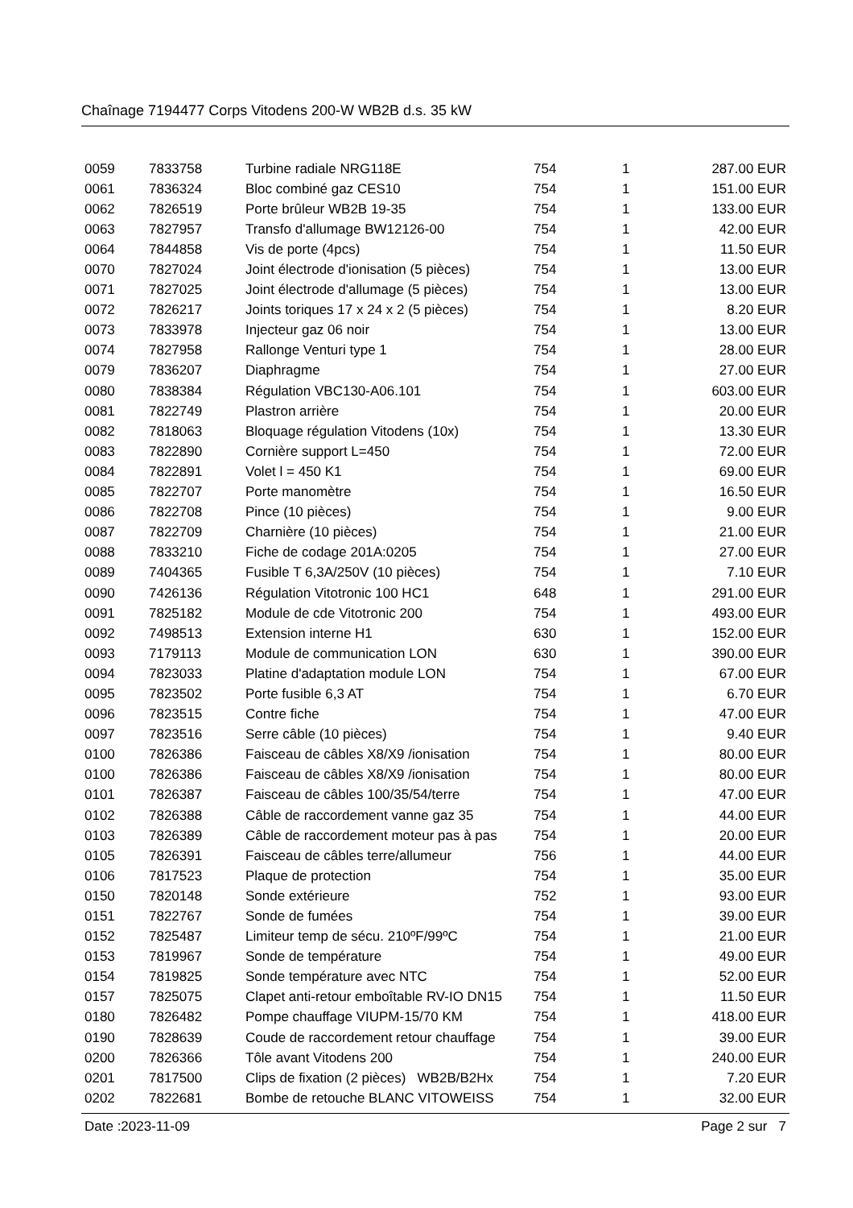Chaînage 7194477 Corps Vitodens 200-W WB2B d.s. 35 kW
| 0059 | 7833758 | Turbine radiale NRG118E | 754 | 1 | 287.00 EUR |
| 0061 | 7836324 | Bloc combiné gaz CES10 | 754 | 1 | 151.00 EUR |
| 0062 | 7826519 | Porte brûleur WB2B 19-35 | 754 | 1 | 133.00 EUR |
| 0063 | 7827957 | Transfo d'allumage BW12126-00 | 754 | 1 | 42.00 EUR |
| 0064 | 7844858 | Vis de porte (4pcs) | 754 | 1 | 11.50 EUR |
| 0070 | 7827024 | Joint électrode d'ionisation (5 pièces) | 754 | 1 | 13.00 EUR |
| 0071 | 7827025 | Joint électrode d'allumage (5 pièces) | 754 | 1 | 13.00 EUR |
| 0072 | 7826217 | Joints toriques 17 x 24 x 2 (5 pièces) | 754 | 1 | 8.20 EUR |
| 0073 | 7833978 | Injecteur gaz 06 noir | 754 | 1 | 13.00 EUR |
| 0074 | 7827958 | Rallonge Venturi type 1 | 754 | 1 | 28.00 EUR |
| 0079 | 7836207 | Diaphragme | 754 | 1 | 27.00 EUR |
| 0080 | 7838384 | Régulation VBC130-A06.101 | 754 | 1 | 603.00 EUR |
| 0081 | 7822749 | Plastron arrière | 754 | 1 | 20.00 EUR |
| 0082 | 7818063 | Bloquage régulation Vitodens (10x) | 754 | 1 | 13.30 EUR |
| 0083 | 7822890 | Cornière support L=450 | 754 | 1 | 72.00 EUR |
| 0084 | 7822891 | Volet l = 450 K1 | 754 | 1 | 69.00 EUR |
| 0085 | 7822707 | Porte manomètre | 754 | 1 | 16.50 EUR |
| 0086 | 7822708 | Pince (10 pièces) | 754 | 1 | 9.00 EUR |
| 0087 | 7822709 | Charnière (10 pièces) | 754 | 1 | 21.00 EUR |
| 0088 | 7833210 | Fiche de codage 201A:0205 | 754 | 1 | 27.00 EUR |
| 0089 | 7404365 | Fusible T 6,3A/250V (10 pièces) | 754 | 1 | 7.10 EUR |
| 0090 | 7426136 | Régulation Vitotronic 100 HC1 | 648 | 1 | 291.00 EUR |
| 0091 | 7825182 | Module de cde Vitotronic 200 | 754 | 1 | 493.00 EUR |
| 0092 | 7498513 | Extension interne H1 | 630 | 1 | 152.00 EUR |
| 0093 | 7179113 | Module de communication LON | 630 | 1 | 390.00 EUR |
| 0094 | 7823033 | Platine d'adaptation module LON | 754 | 1 | 67.00 EUR |
| 0095 | 7823502 | Porte fusible 6,3 AT | 754 | 1 | 6.70 EUR |
| 0096 | 7823515 | Contre fiche | 754 | 1 | 47.00 EUR |
| 0097 | 7823516 | Serre câble (10 pièces) | 754 | 1 | 9.40 EUR |
| 0100 | 7826386 | Faisceau de câbles X8/X9 /ionisation | 754 | 1 | 80.00 EUR |
| 0100 | 7826386 | Faisceau de câbles X8/X9 /ionisation | 754 | 1 | 80.00 EUR |
| 0101 | 7826387 | Faisceau de câbles 100/35/54/terre | 754 | 1 | 47.00 EUR |
| 0102 | 7826388 | Câble de raccordement vanne gaz 35 | 754 | 1 | 44.00 EUR |
| 0103 | 7826389 | Câble de raccordement moteur pas à pas | 754 | 1 | 20.00 EUR |
| 0105 | 7826391 | Faisceau de câbles terre/allumeur | 756 | 1 | 44.00 EUR |
| 0106 | 7817523 | Plaque de protection | 754 | 1 | 35.00 EUR |
| 0150 | 7820148 | Sonde extérieure | 752 | 1 | 93.00 EUR |
| 0151 | 7822767 | Sonde de fumées | 754 | 1 | 39.00 EUR |
| 0152 | 7825487 | Limiteur temp de sécu. 210ºF/99ºC | 754 | 1 | 21.00 EUR |
| 0153 | 7819967 | Sonde de température | 754 | 1 | 49.00 EUR |
| 0154 | 7819825 | Sonde température avec NTC | 754 | 1 | 52.00 EUR |
| 0157 | 7825075 | Clapet anti-retour emboîtable RV-IO DN15 | 754 | 1 | 11.50 EUR |
| 0180 | 7826482 | Pompe chauffage VIUPM-15/70 KM | 754 | 1 | 418.00 EUR |
| 0190 | 7828639 | Coude de raccordement retour chauffage | 754 | 1 | 39.00 EUR |
| 0200 | 7826366 | Tôle avant Vitodens 200 | 754 | 1 | 240.00 EUR |
| 0201 | 7817500 | Clips de fixation (2 pièces) WB2B/B2Hx | 754 | 1 | 7.20 EUR |
| 0202 | 7822681 | Bombe de retouche BLANC VITOWEISS | 754 | 1 | 32.00 EUR |
Date :2023-11-09 Page 2 sur 7